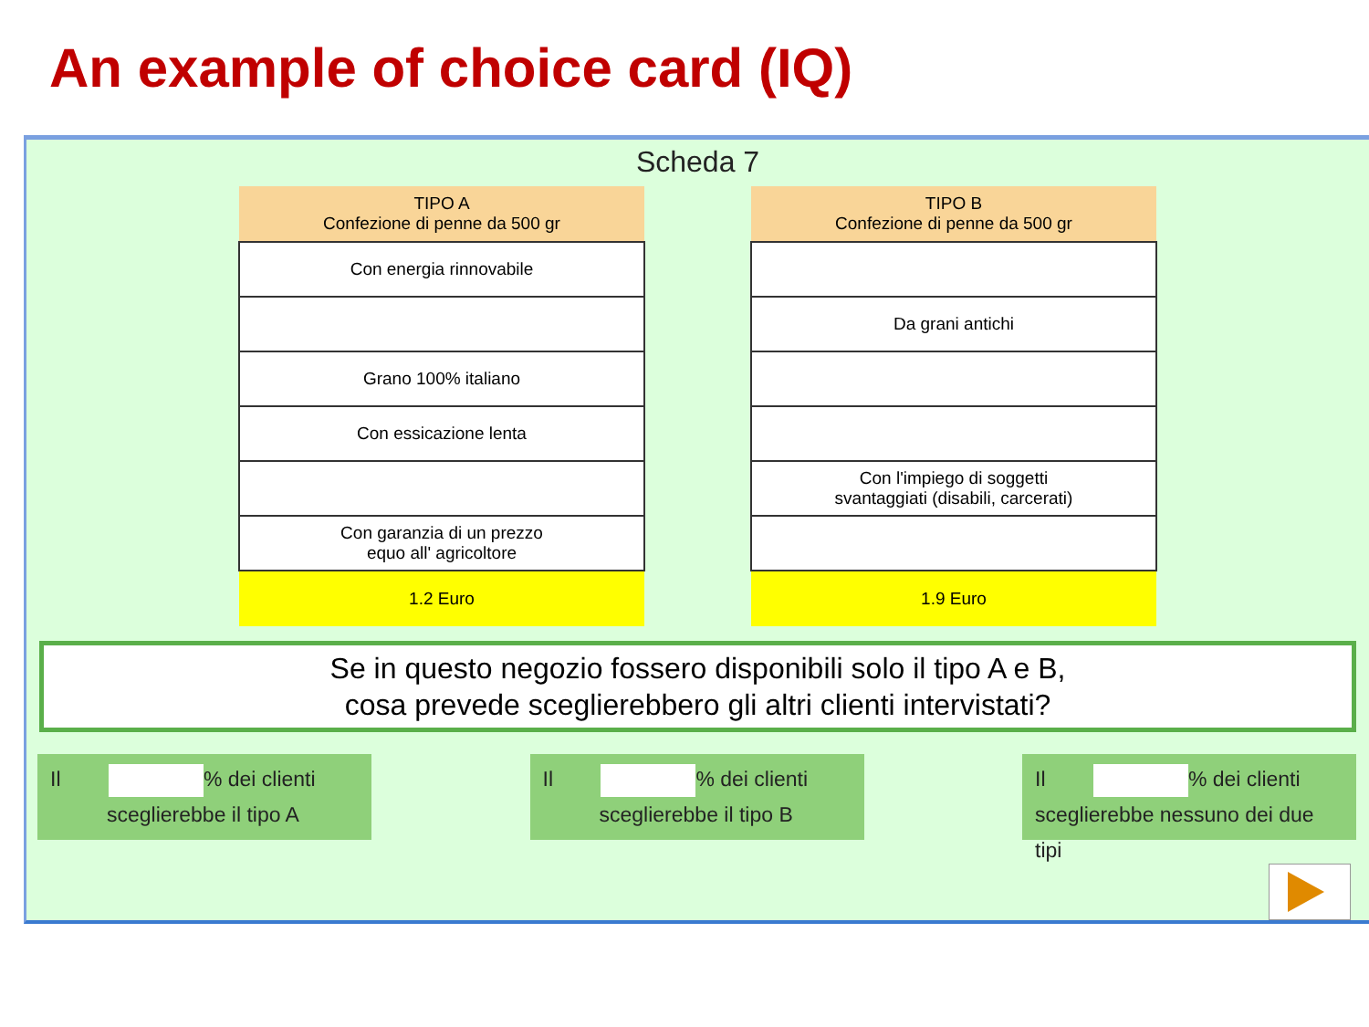An example of choice card (IQ)
Scheda 7
| TIPO A Confezione di penne da 500 gr |
| --- |
| Con energia rinnovabile |
| Grano 100% italiano |
| Con essicazione lenta |
| Con garanzia di un prezzo equo all' agricoltore |
| 1.2 Euro |
| TIPO B Confezione di penne da 500 gr |
| --- |
| Da grani antichi |
| Con l'impiego di soggetti svantaggiati (disabili, carcerati) |
| 1.9 Euro |
Se in questo negozio fossero disponibili solo il tipo A e B,
cosa prevede sceglierebbero gli altri clienti intervistati?
Il % dei clienti
sceglierebbe il tipo A
Il % dei clienti
sceglierebbe il tipo B
Il % dei clienti
sceglierebbe nessuno dei due tipi